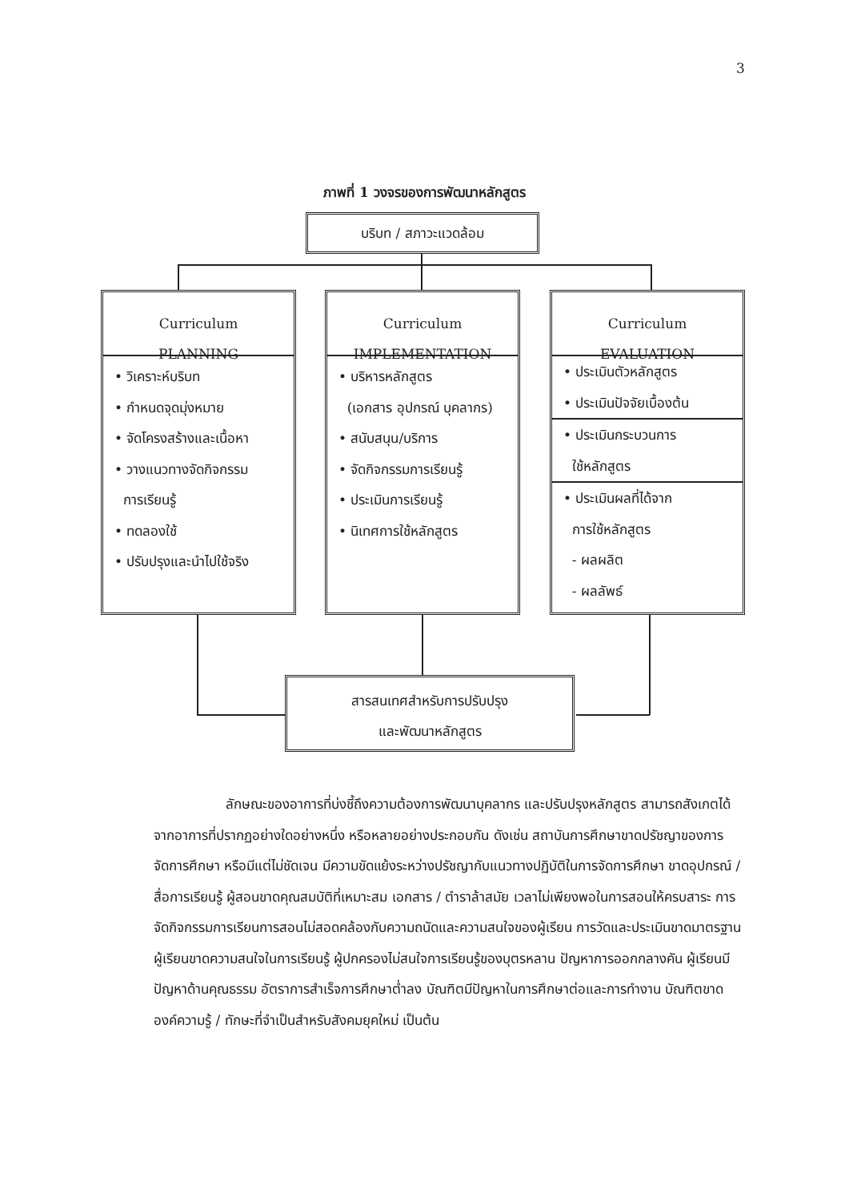3
ภาพที่ 1 วงจรของการพัฒนาหลักสูตร
บริบท / สภาวะแวดล้อม
Curriculum
PLANNING
• วิเคราะห์บริบท
• กำหนดจุดมุ่งหมาย
• จัดโครงสร้างและเนื้อหา
• วางแนวทางจัดกิจกรรม
การเรียนรู้
• ทดลองใช้
• ปรับปรุงและนำไปใช้จริง
Curriculum
IMPLEMENTATION
• บริหารหลักสูตร
(เอกสาร อุปกรณ์ บุคลากร)
• สนับสนุน/บริการ
• จัดกิจกรรมการเรียนรู้
• ประเมินการเรียนรู้
• นิเทศการใช้หลักสูตร
Curriculum
EVALUATION
• ประเมินตัวหลักสูตร
• ประเมินปัจจัยเบื้องต้น
• ประเมินกระบวนการ
ใช้หลักสูตร
• ประเมินผลที่ได้จาก
การใช้หลักสูตร
- ผลผลิต
- ผลลัพธ์
สารสนเทศสำหรับการปรับปรุง
และพัฒนาหลักสูตร
ลักษณะของอาการที่บ่งชี้ถึงความต้องการพัฒนาบุคลากร และปรับปรุงหลักสูตร สามารถสังเกตได้จากอาการที่ปรากฏอย่างใดอย่างหนึ่ง หรือหลายอย่างประกอบกัน ดังเช่น สถาบันการศึกษาขาดปรัชญาของการจัดการศึกษา หรือมีแต่ไม่ชัดเจน มีความขัดแย้งระหว่างปรัชญากับแนวทางปฏิบัติในการจัดการศึกษา ขาดอุปกรณ์ / สื่อการเรียนรู้ ผู้สอนขาดคุณสมบัติที่เหมาะสม เอกสาร / ตำราล้าสมัย เวลาไม่เพียงพอในการสอนให้ครบสาระ การจัดกิจกรรมการเรียนการสอนไม่สอดคล้องกับความถนัดและความสนใจของผู้เรียน การวัดและประเมินขาดมาตรฐาน ผู้เรียนขาดความสนใจในการเรียนรู้ ผู้ปกครองไม่สนใจการเรียนรู้ของบุตรหลาน ปัญหาการออกกลางคัน ผู้เรียนมีปัญหาด้านคุณธรรม อัตราการสำเร็จการศึกษาต่ำลง บัณฑิตมีปัญหาในการศึกษาต่อและการทำงาน บัณฑิตขาดองค์ความรู้ / ทักษะที่จำเป็นสำหรับสังคมยุคใหม่ เป็นต้น